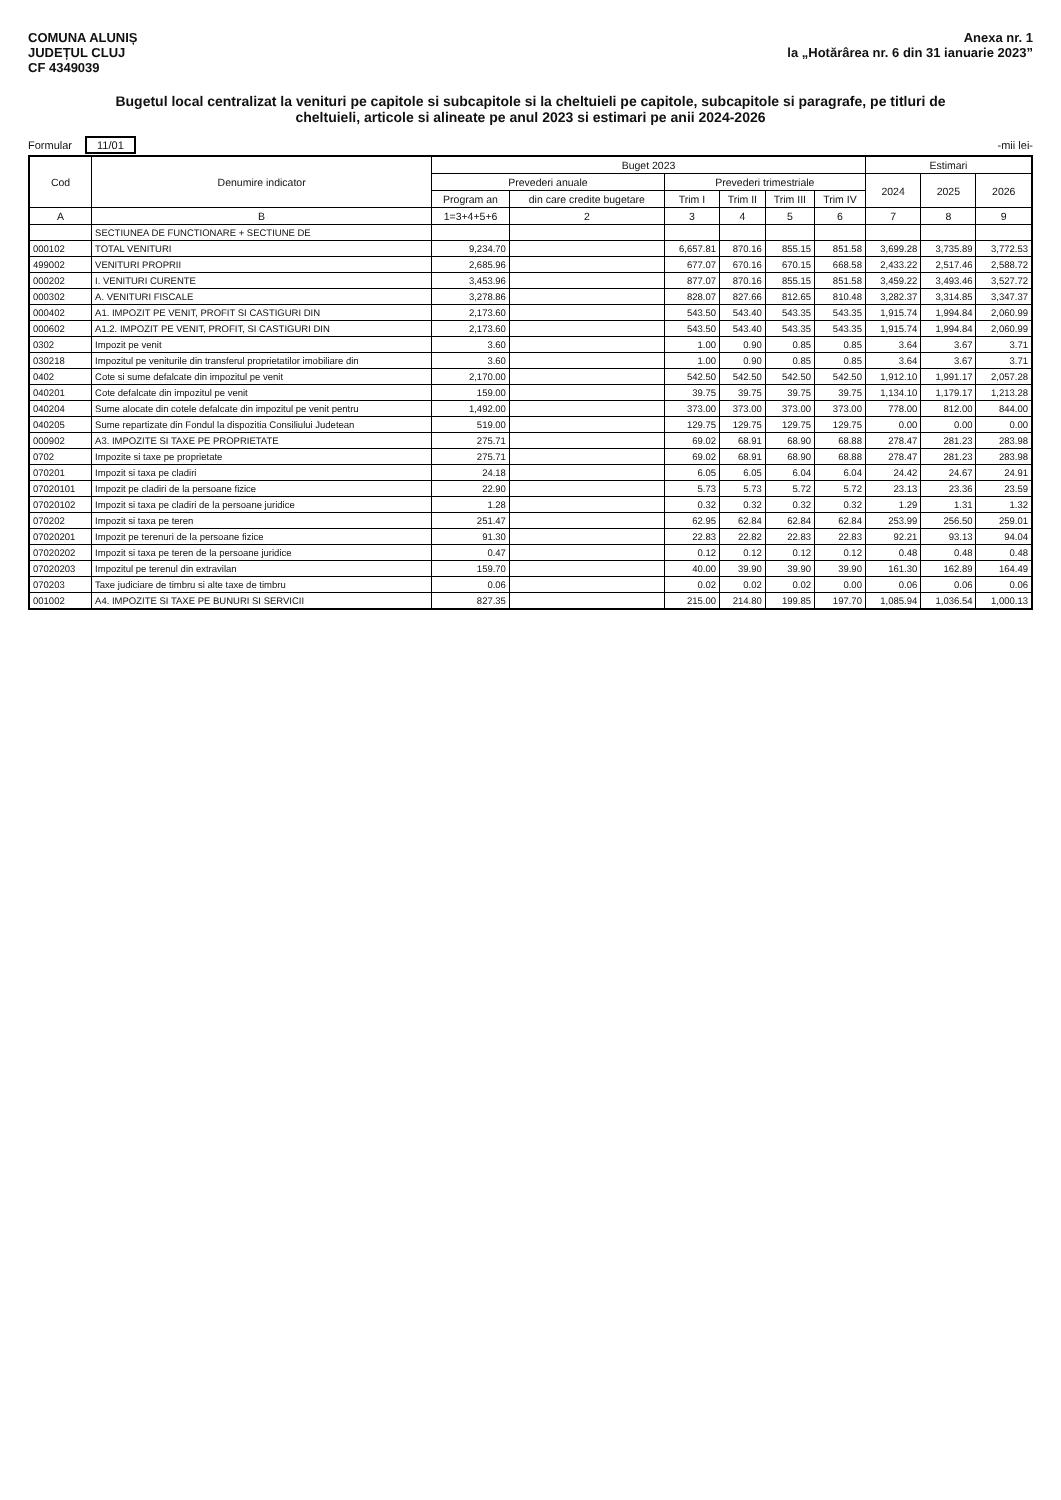COMUNA ALUNIȘ
JUDEȚUL CLUJ
CF 4349039
Anexa nr. 1
la „Hotărârea nr. 6 din 31 ianuarie 2023”
Bugetul local centralizat la venituri pe capitole si subcapitole si la cheltuieli pe capitole, subcapitole si paragrafe, pe titluri de cheltuieli, articole si alineate pe anul 2023 si estimari pe anii 2024-2026
Formular 11/01
-mii lei-
| Cod | Denumire indicator | Buget 2023 | | | | | | Estimari | | |
| --- | --- | --- | --- | --- | --- | --- | --- | --- | --- | --- |
| | | Prevederi anuale | | Prevederi trimestriale | | | | 2024 | 2025 | 2026 |
| | | Program an | din care credite bugetare | Trim I | Trim II | Trim III | Trim IV | | | |
| A | B | 1=3+4+5+6 | 2 | 3 | 4 | 5 | 6 | 7 | 8 | 9 |
| | SECTIUNEA DE FUNCTIONARE + SECTIUNE DE | | | | | | | | | |
| 000102 | TOTAL VENITURI | 9,234.70 | | 6,657.81 | 870.16 | 855.15 | 851.58 | 3,699.28 | 3,735.89 | 3,772.53 |
| 499002 | VENITURI PROPRII | 2,685.96 | | 677.07 | 670.16 | 670.15 | 668.58 | 2,433.22 | 2,517.46 | 2,588.72 |
| 000202 | I. VENITURI CURENTE | 3,453.96 | | 877.07 | 870.16 | 855.15 | 851.58 | 3,459.22 | 3,493.46 | 3,527.72 |
| 000302 | A. VENITURI FISCALE | 3,278.86 | | 828.07 | 827.66 | 812.65 | 810.48 | 3,282.37 | 3,314.85 | 3,347.37 |
| 000402 | A1. IMPOZIT PE VENIT, PROFIT SI CASTIGURI DIN | 2,173.60 | | 543.50 | 543.40 | 543.35 | 543.35 | 1,915.74 | 1,994.84 | 2,060.99 |
| 000602 | A1.2. IMPOZIT PE VENIT, PROFIT, SI CASTIGURI DIN | 2,173.60 | | 543.50 | 543.40 | 543.35 | 543.35 | 1,915.74 | 1,994.84 | 2,060.99 |
| 0302 | Impozit pe venit | 3.60 | | 1.00 | 0.90 | 0.85 | 0.85 | 3.64 | 3.67 | 3.71 |
| 030218 | Impozitul pe veniturile din transferul proprietatilor imobiliare din | 3.60 | | 1.00 | 0.90 | 0.85 | 0.85 | 3.64 | 3.67 | 3.71 |
| 0402 | Cote si sume defalcate din impozitul pe venit | 2,170.00 | | 542.50 | 542.50 | 542.50 | 542.50 | 1,912.10 | 1,991.17 | 2,057.28 |
| 040201 | Cote defalcate din impozitul pe venit | 159.00 | | 39.75 | 39.75 | 39.75 | 39.75 | 1,134.10 | 1,179.17 | 1,213.28 |
| 040204 | Sume alocate din cotele defalcate din impozitul pe venit pentru | 1,492.00 | | 373.00 | 373.00 | 373.00 | 373.00 | 778.00 | 812.00 | 844.00 |
| 040205 | Sume repartizate din Fondul la dispozitia Consiliului Judetean | 519.00 | | 129.75 | 129.75 | 129.75 | 129.75 | 0.00 | 0.00 | 0.00 |
| 000902 | A3. IMPOZITE SI TAXE PE PROPRIETATE | 275.71 | | 69.02 | 68.91 | 68.90 | 68.88 | 278.47 | 281.23 | 283.98 |
| 0702 | Impozite si taxe pe proprietate | 275.71 | | 69.02 | 68.91 | 68.90 | 68.88 | 278.47 | 281.23 | 283.98 |
| 070201 | Impozit si taxa pe cladiri | 24.18 | | 6.05 | 6.05 | 6.04 | 6.04 | 24.42 | 24.67 | 24.91 |
| 07020101 | Impozit pe cladiri de la persoane fizice | 22.90 | | 5.73 | 5.73 | 5.72 | 5.72 | 23.13 | 23.36 | 23.59 |
| 07020102 | Impozit si taxa pe cladiri de la persoane juridice | 1.28 | | 0.32 | 0.32 | 0.32 | 0.32 | 1.29 | 1.31 | 1.32 |
| 070202 | Impozit si taxa pe teren | 251.47 | | 62.95 | 62.84 | 62.84 | 62.84 | 253.99 | 256.50 | 259.01 |
| 07020201 | Impozit pe terenuri de la persoane fizice | 91.30 | | 22.83 | 22.82 | 22.83 | 22.83 | 92.21 | 93.13 | 94.04 |
| 07020202 | Impozit si taxa pe teren de la persoane juridice | 0.47 | | 0.12 | 0.12 | 0.12 | 0.12 | 0.48 | 0.48 | 0.48 |
| 07020203 | Impozitul pe terenul din extravilan | 159.70 | | 40.00 | 39.90 | 39.90 | 39.90 | 161.30 | 162.89 | 164.49 |
| 070203 | Taxe judiciare de timbru si alte taxe de timbru | 0.06 | | 0.02 | 0.02 | 0.02 | 0.00 | 0.06 | 0.06 | 0.06 |
| 001002 | A4. IMPOZITE SI TAXE PE BUNURI SI SERVICII | 827.35 | | 215.00 | 214.80 | 199.85 | 197.70 | 1,085.94 | 1,036.54 | 1,000.13 |